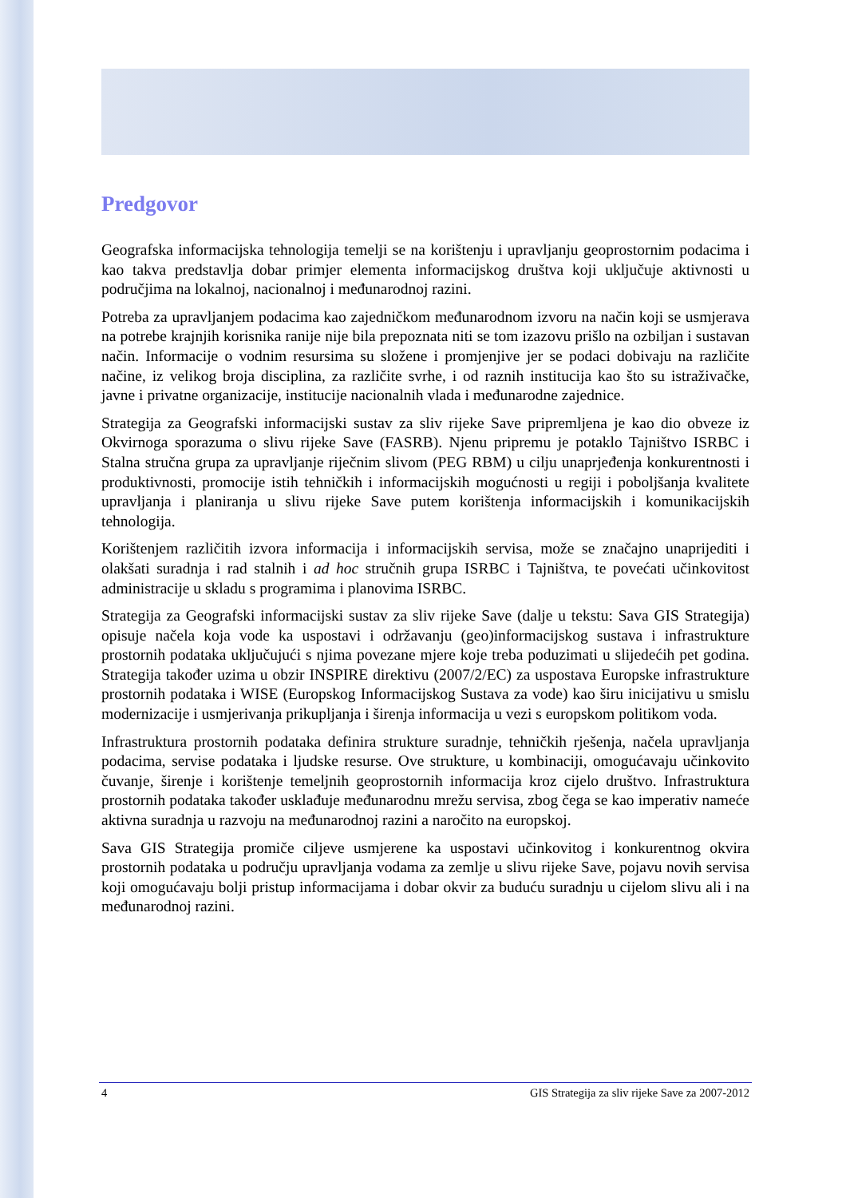Predgovor
Geografska informacijska tehnologija temelji se na korištenju i upravljanju geoprostornim podacima i kao takva predstavlja dobar primjer elementa informacijskog društva koji uključuje aktivnosti u područjima na lokalnoj, nacionalnoj i međunarodnoj razini.
Potreba za upravljanjem podacima kao zajedničkom međunarodnom izvoru na način koji se usmjerava na potrebe krajnjih korisnika ranije nije bila prepoznata niti se tom izazovu prišlo na ozbiljan i sustavan način. Informacije o vodnim resursima su složene i promjenjive jer se podaci dobivaju na različite načine, iz velikog broja disciplina, za različite svrhe, i od raznih institucija kao što su istraživačke, javne i privatne organizacije, institucije nacionalnih vlada i međunarodne zajednice.
Strategija za Geografski informacijski sustav za sliv rijeke Save pripremljena je kao dio obveze iz Okvirnoga sporazuma o slivu rijeke Save (FASRB). Njenu pripremu je potaklo Tajništvo ISRBC i Stalna stručna grupa za upravljanje riječnim slivom (PEG RBM) u cilju unaprjeđenja konkurentnosti i produktivnosti, promocije istih tehničkih i informacijskih mogućnosti u regiji i poboljšanja kvalitete upravljanja i planiranja u slivu rijeke Save putem korištenja informacijskih i komunikacijskih tehnologija.
Korištenjem različitih izvora informacija i informacijskih servisa, može se značajno unaprijediti i olakšati suradnja i rad stalnih i ad hoc stručnih grupa ISRBC i Tajništva, te povećati učinkovitost administracije u skladu s programima i planovima ISRBC.
Strategija za Geografski informacijski sustav za sliv rijeke Save (dalje u tekstu: Sava GIS Strategija) opisuje načela koja vode ka uspostavi i održavanju (geo)informacijskog sustava i infrastrukture prostornih podataka uključujući s njima povezane mjere koje treba poduzimati u slijedećih pet godina. Strategija također uzima u obzir INSPIRE direktivu (2007/2/EC) za uspostava Europske infrastrukture prostornih podataka i WISE (Europskog Informacijskog Sustava za vode) kao širu inicijativu u smislu modernizacije i usmjerivanja prikupljanja i širenja informacija u vezi s europskom politikom voda.
Infrastruktura prostornih podataka definira strukture suradnje, tehničkih rješenja, načela upravljanja podacima, servise podataka i ljudske resurse. Ove strukture, u kombinaciji, omogućavaju učinkovito čuvanje, širenje i korištenje temeljnih geoprostornih informacija kroz cijelo društvo. Infrastruktura prostornih podataka također usklađuje međunarodnu mrežu servisa, zbog čega se kao imperativ nameće aktivna suradnja u razvoju na međunarodnoj razini a naročito na europskoj.
Sava GIS Strategija promiče ciljeve usmjerene ka uspostavi učinkovitog i konkurentnog okvira prostornih podataka u području upravljanja vodama za zemlje u slivu rijeke Save, pojavu novih servisa koji omogućavaju bolji pristup informacijama i dobar okvir za buduću suradnju u cijelom slivu ali i na međunarodnoj razini.
4 GIS Strategija za sliv rijeke Save za 2007-2012